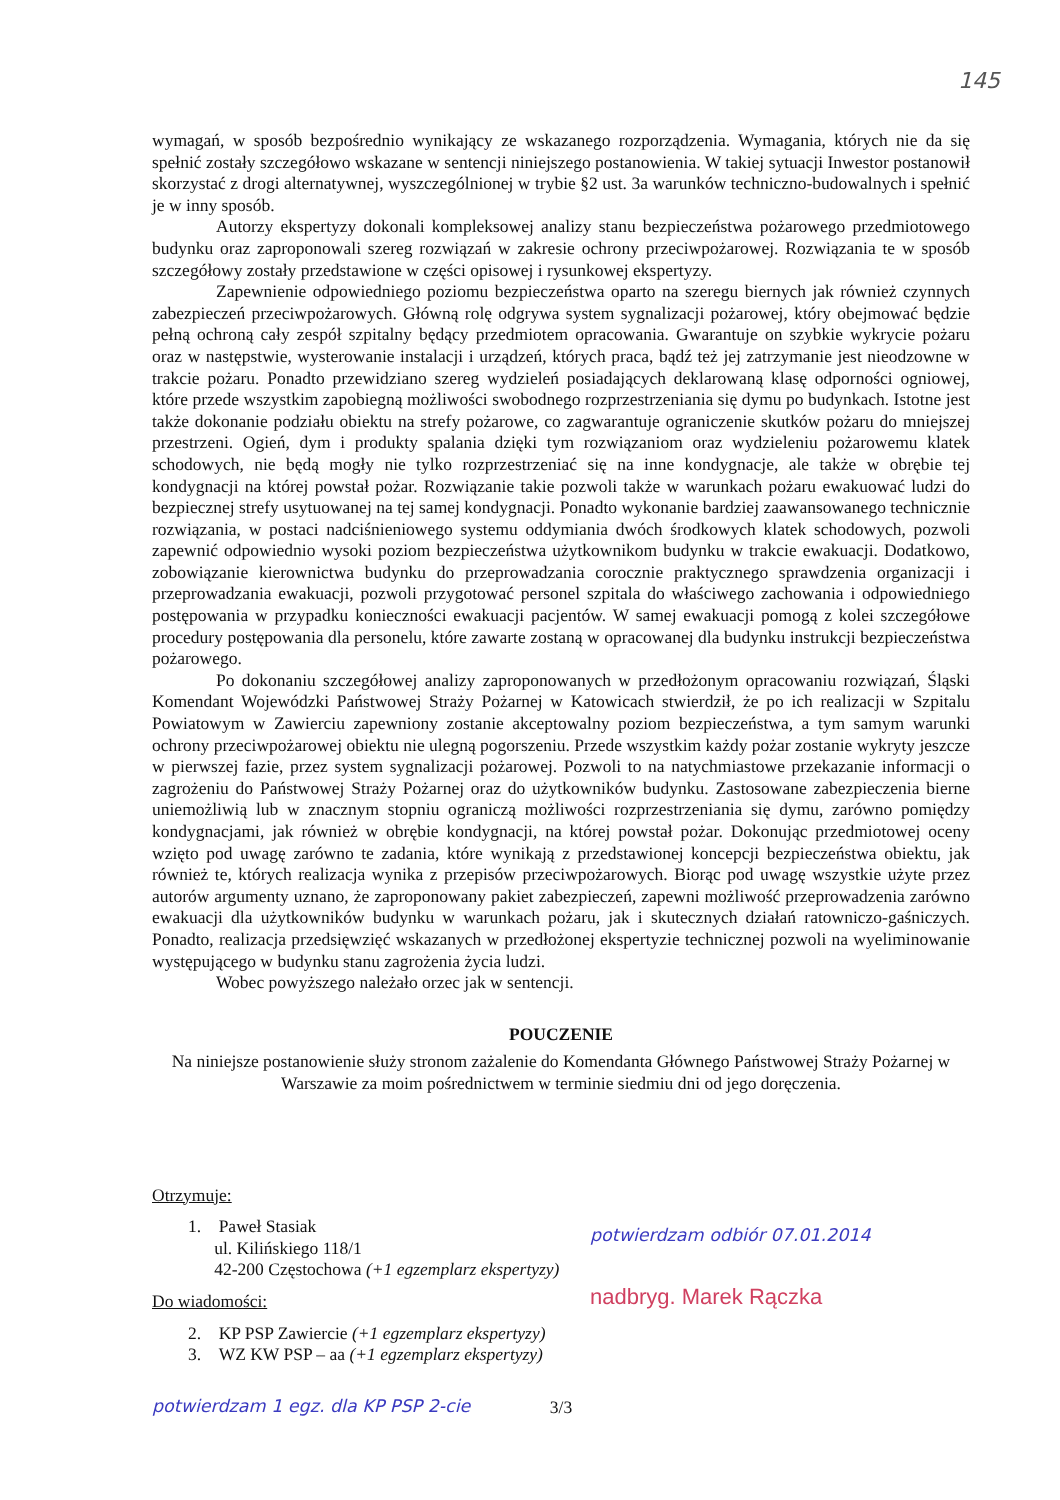145
wymagań, w sposób bezpośrednio wynikający ze wskazanego rozporządzenia. Wymagania, których nie da się spełnić zostały szczegółowo wskazane w sentencji niniejszego postanowienia. W takiej sytuacji Inwestor postanowił skorzystać z drogi alternatywnej, wyszczególnionej w trybie §2 ust. 3a warunków techniczno-budowalnych i spełnić je w inny sposób.
Autorzy ekspertyzy dokonali kompleksowej analizy stanu bezpieczeństwa pożarowego przedmiotowego budynku oraz zaproponowali szereg rozwiązań w zakresie ochrony przeciwpożarowej. Rozwiązania te w sposób szczegółowy zostały przedstawione w części opisowej i rysunkowej ekspertyzy.
Zapewnienie odpowiedniego poziomu bezpieczeństwa oparto na szeregu biernych jak również czynnych zabezpieczeń przeciwpożarowych. Główną rolę odgrywa system sygnalizacji pożarowej, który obejmować będzie pełną ochroną cały zespół szpitalny będący przedmiotem opracowania. Gwarantuje on szybkie wykrycie pożaru oraz w następstwie, wysterowanie instalacji i urządzeń, których praca, bądź też jej zatrzymanie jest nieodzowne w trakcie pożaru. Ponadto przewidziano szereg wydzieleń posiadających deklarowaną klasę odporności ogniowej, które przede wszystkim zapobiegną możliwości swobodnego rozprzestrzeniania się dymu po budynkach. Istotne jest także dokonanie podziału obiektu na strefy pożarowe, co zagwarantuje ograniczenie skutków pożaru do mniejszej przestrzeni. Ogień, dym i produkty spalania dzięki tym rozwiązaniom oraz wydzieleniu pożarowemu klatek schodowych, nie będą mogły nie tylko rozprzestrzeniać się na inne kondygnacje, ale także w obrębie tej kondygnacji na której powstał pożar. Rozwiązanie takie pozwoli także w warunkach pożaru ewakuować ludzi do bezpiecznej strefy usytuowanej na tej samej kondygnacji. Ponadto wykonanie bardziej zaawansowanego technicznie rozwiązania, w postaci nadciśnieniowego systemu oddymiania dwóch środkowych klatek schodowych, pozwoli zapewnić odpowiednio wysoki poziom bezpieczeństwa użytkownikom budynku w trakcie ewakuacji. Dodatkowo, zobowiązanie kierownictwa budynku do przeprowadzania corocznie praktycznego sprawdzenia organizacji i przeprowadzania ewakuacji, pozwoli przygotować personel szpitala do właściwego zachowania i odpowiedniego postępowania w przypadku konieczności ewakuacji pacjentów. W samej ewakuacji pomogą z kolei szczegółowe procedury postępowania dla personelu, które zawarte zostaną w opracowanej dla budynku instrukcji bezpieczeństwa pożarowego.
Po dokonaniu szczegółowej analizy zaproponowanych w przedłożonym opracowaniu rozwiązań, Śląski Komendant Wojewódzki Państwowej Straży Pożarnej w Katowicach stwierdził, że po ich realizacji w Szpitalu Powiatowym w Zawierciu zapewniony zostanie akceptowalny poziom bezpieczeństwa, a tym samym warunki ochrony przeciwpożarowej obiektu nie ulegną pogorszeniu. Przede wszystkim każdy pożar zostanie wykryty jeszcze w pierwszej fazie, przez system sygnalizacji pożarowej. Pozwoli to na natychmiastowe przekazanie informacji o zagrożeniu do Państwowej Straży Pożarnej oraz do użytkowników budynku. Zastosowane zabezpieczenia bierne uniemożliwią lub w znacznym stopniu ograniczą możliwości rozprzestrzeniania się dymu, zarówno pomiędzy kondygnacjami, jak również w obrębie kondygnacji, na której powstał pożar. Dokonując przedmiotowej oceny wzięto pod uwagę zarówno te zadania, które wynikają z przedstawionej koncepcji bezpieczeństwa obiektu, jak również te, których realizacja wynika z przepisów przeciwpożarowych. Biorąc pod uwagę wszystkie użyte przez autorów argumenty uznano, że zaproponowany pakiet zabezpieczeń, zapewni możliwość przeprowadzenia zarówno ewakuacji dla użytkowników budynku w warunkach pożaru, jak i skutecznych działań ratowniczo-gaśniczych. Ponadto, realizacja przedsięwzięć wskazanych w przedłożonej ekspertyzie technicznej pozwoli na wyeliminowanie występującego w budynku stanu zagrożenia życia ludzi.
Wobec powyższego należało orzec jak w sentencji.
POUCZENIE
Na niniejsze postanowienie służy stronom zażalenie do Komendanta Głównego Państwowej Straży Pożarnej w Warszawie za moim pośrednictwem w terminie siedmiu dni od jego doręczenia.
Otrzymuje:
1. Paweł Stasiak
ul. Kilińskiego 118/1
42-200 Częstochowa (+1 egzemplarz ekspertyzy)
Do wiadomości:
2. KP PSP Zawiercie (+1 egzemplarz ekspertyzy)
3. WZ KW PSP – aa (+1 egzemplarz ekspertyzy)
potwierdzam odbiór 07.01.2014
nadbryg. Marek Rączka
potwierdzam 1 egz. dla KP PSP 2-cie
3/3